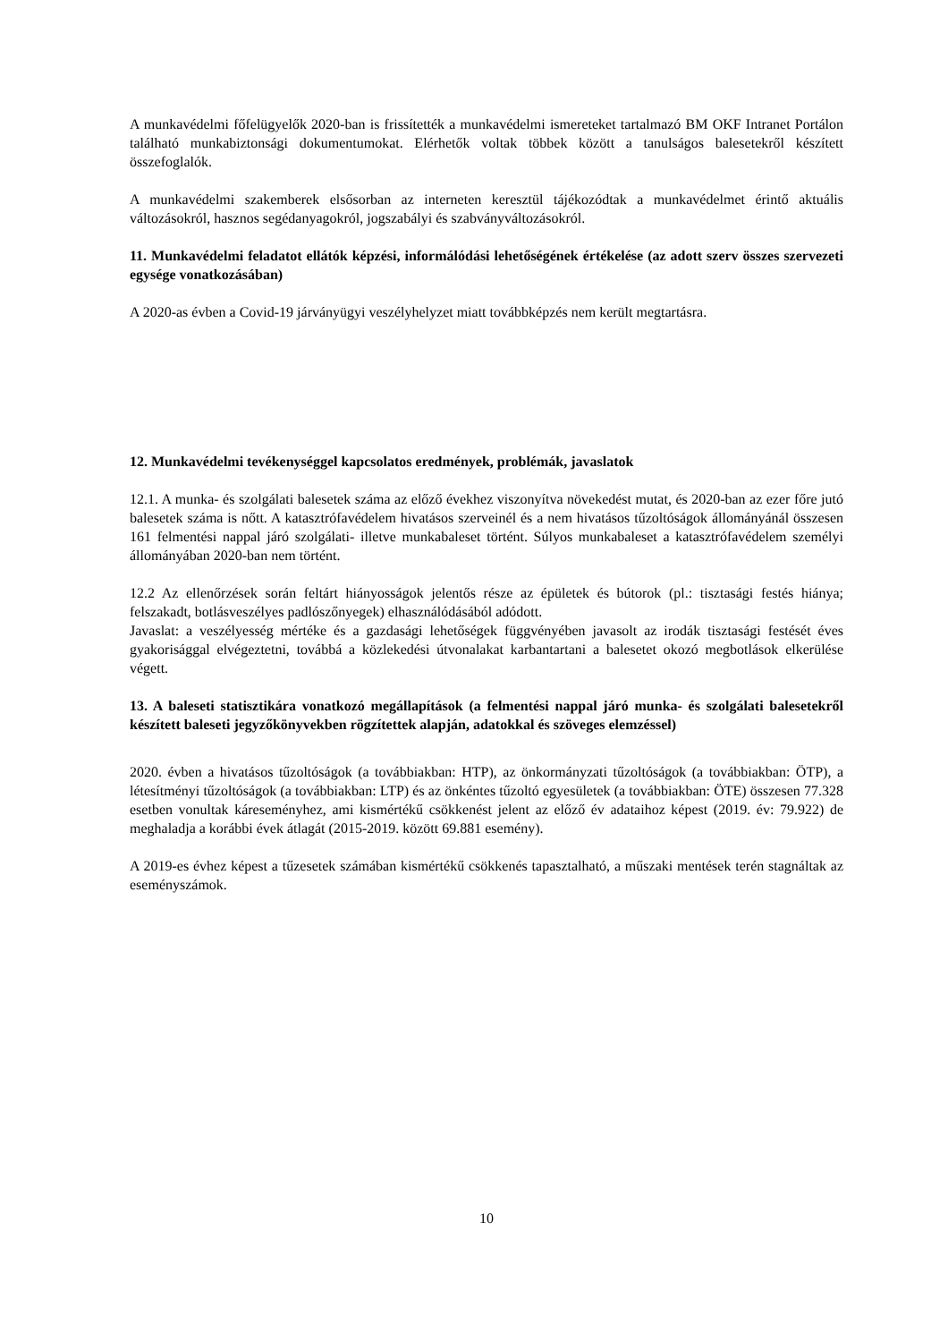A munkavédelmi főfelügyelők 2020-ban is frissítették a munkavédelmi ismereteket tartalmazó BM OKF Intranet Portálon található munkabiztonsági dokumentumokat. Elérhetők voltak többek között a tanulságos balesetekről készített összefoglalók.
A munkavédelmi szakemberek elsősorban az interneten keresztül tájékozódtak a munkavédelmet érintő aktuális változásokról, hasznos segédanyagokról, jogszabályi és szabványváltozásokról.
11. Munkavédelmi feladatot ellátók képzési, informálódási lehetőségének értékelése (az adott szerv összes szervezeti egysége vonatkozásában)
A 2020-as évben a Covid-19 járványügyi veszélyhelyzet miatt továbbképzés nem került megtartásra.
12. Munkavédelmi tevékenységgel kapcsolatos eredmények, problémák, javaslatok
12.1. A munka- és szolgálati balesetek száma az előző évekhez viszonyítva növekedést mutat, és 2020-ban az ezer főre jutó balesetek száma is nőtt. A katasztrófavédelem hivatásos szerveinél és a nem hivatásos tűzoltóságok állományánál összesen 161 felmentési nappal járó szolgálati- illetve munkabaleset történt. Súlyos munkabaleset a katasztrófavédelem személyi állományában 2020-ban nem történt.
12.2 Az ellenőrzések során feltárt hiányosságok jelentős része az épületek és bútorok (pl.: tisztasági festés hiánya; felszakadt, botlásveszélyes padlószőnyegek) elhasználódásából adódott.
Javaslat: a veszélyesség mértéke és a gazdasági lehetőségek függvényében javasolt az irodák tisztasági festését éves gyakorisággal elvégeztetni, továbbá a közlekedési útvonalakat karbantartani a balesetet okozó megbotlások elkerülése végett.
13. A baleseti statisztikára vonatkozó megállapítások (a felmentési nappal járó munka- és szolgálati balesetekről készített baleseti jegyzőkönyvekben rögzítettek alapján, adatokkal és szöveges elemzéssel)
2020. évben a hivatásos tűzoltóságok (a továbbiakban: HTP), az önkormányzati tűzoltóságok (a továbbiakban: ÖTP), a létesítményi tűzoltóságok (a továbbiakban: LTP) és az önkéntes tűzoltó egyesületek (a továbbiakban: ÖTE) összesen 77.328 esetben vonultak káreseményhez, ami kismértékű csökkenést jelent az előző év adataihoz képest (2019. év: 79.922) de meghaladja a korábbi évek átlagát (2015-2019. között 69.881 esemény).
A 2019-es évhez képest a tűzesetek számában kismértékű csökkenés tapasztalható, a műszaki mentések terén stagnáltak az eseményszámok.
10